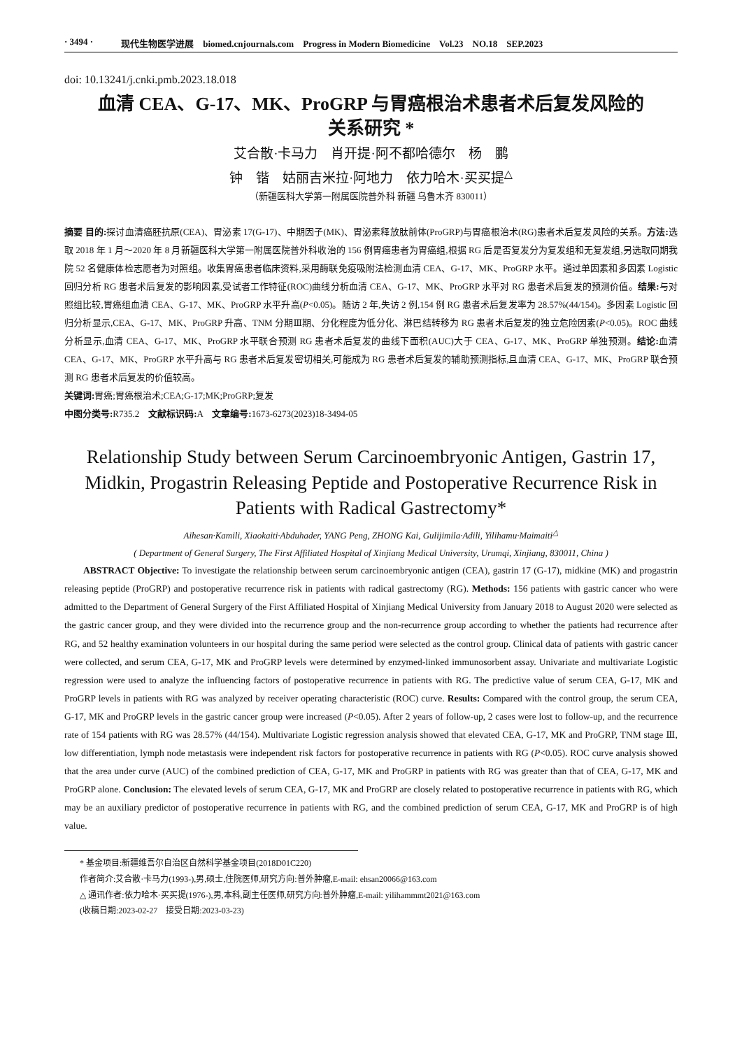· 3494 · 现代生物医学进展　biomed.cnjournals.com　Progress in Modern Biomedicine　Vol.23　NO.18　SEP.2023
doi: 10.13241/j.cnki.pmb.2023.18.018
血清 CEA、G-17、MK、ProGRP 与胃癌根治术患者术后复发风险的
关系研究 *
艾合散·卡马力　肖开提·阿不都哈德尔　杨　鹏
钟　锴　姑丽吉米拉·阿地力　依力哈木·买买提<sup>△</sup>
（新疆医科大学第一附属医院普外科 新疆 乌鲁木齐 830011）
摘要 目的: 探讨血清癌胚抗原(CEA)、胃泌素 17(G-17)、中期因子(MK)、胃泌素释放肽前体(ProGRP)与胃癌根治术(RG)患者术后复发风险的关系。方法: 选取 2018 年 1 月～2020 年 8 月新疆医科大学第一附属医院普外科收治的 156 例胃癌患者为胃癌组,根据 RG 后是否复发分为复发组和无复发组,另选取同期我院 52 名健康体检志愿者为对照组。收集胃癌患者临床资料,采用酶联免疫吸附法检测血清 CEA、G-17、MK、ProGRP 水平。通过单因素和多因素 Logistic 回归分析 RG 患者术后复发的影响因素,受试者工作特征(ROC)曲线分析血清 CEA、G-17、MK、ProGRP 水平对 RG 患者术后复发的预测价值。结果: 与对照组比较,胃癌组血清 CEA、G-17、MK、ProGRP 水平升高(P<0.05)。随访 2 年,失访 2 例,154 例 RG 患者术后复发率为 28.57%(44/154)。多因素 Logistic 回归分析显示,CEA、G-17、MK、ProGRP 升高、TNM 分期Ⅲ期、分化程度为低分化、淋巴结转移为 RG 患者术后复发的独立危险因素(P<0.05)。ROC 曲线分析显示,血清 CEA、G-17、MK、ProGRP 水平联合预测 RG 患者术后复发的曲线下面积(AUC)大于 CEA、G-17、MK、ProGRP 单独预测。结论: 血清 CEA、G-17、MK、ProGRP 水平升高与 RG 患者术后复发密切相关,可能成为 RG 患者术后复发的辅助预测指标,且血清 CEA、G-17、MK、ProGRP 联合预测 RG 患者术后复发的价值较高。
关键词: 胃癌;胃癌根治术;CEA;G-17;MK;ProGRP;复发
中图分类号: R735.2　文献标识码: A　文章编号: 1673-6273(2023)18-3494-05
Relationship Study between Serum Carcinoembryonic Antigen, Gastrin 17, Midkin, Progastrin Releasing Peptide and Postoperative Recurrence Risk in Patients with Radical Gastrectomy*
Aihesan·Kamili, Xiaokaiti·Abduhader, YANG Peng, ZHONG Kai, Gulijimila·Adili, Yilihamu·Maimaiti<sup>△</sup>
( Department of General Surgery, The First Affiliated Hospital of Xinjiang Medical University, Urumqi, Xinjiang, 830011, China )
ABSTRACT Objective: To investigate the relationship between serum carcinoembryonic antigen (CEA), gastrin 17 (G-17), midkine (MK) and progastrin releasing peptide (ProGRP) and postoperative recurrence risk in patients with radical gastrectomy (RG). Methods: 156 patients with gastric cancer who were admitted to the Department of General Surgery of the First Affiliated Hospital of Xinjiang Medical University from January 2018 to August 2020 were selected as the gastric cancer group, and they were divided into the recurrence group and the non-recurrence group according to whether the patients had recurrence after RG, and 52 healthy examination volunteers in our hospital during the same period were selected as the control group. Clinical data of patients with gastric cancer were collected, and serum CEA, G-17, MK and ProGRP levels were determined by enzymed-linked immunosorbent assay. Univariate and multivariate Logistic regression were used to analyze the influencing factors of postoperative recurrence in patients with RG. The predictive value of serum CEA, G-17, MK and ProGRP levels in patients with RG was analyzed by receiver operating characteristic (ROC) curve. Results: Compared with the control group, the serum CEA, G-17, MK and ProGRP levels in the gastric cancer group were increased (P<0.05). After 2 years of follow-up, 2 cases were lost to follow-up, and the recurrence rate of 154 patients with RG was 28.57% (44/154). Multivariate Logistic regression analysis showed that elevated CEA, G-17, MK and ProGRP, TNM stage Ⅲ, low differentiation, lymph node metastasis were independent risk factors for postoperative recurrence in patients with RG (P<0.05). ROC curve analysis showed that the area under curve (AUC) of the combined prediction of CEA, G-17, MK and ProGRP in patients with RG was greater than that of CEA, G-17, MK and ProGRP alone. Conclusion: The elevated levels of serum CEA, G-17, MK and ProGRP are closely related to postoperative recurrence in patients with RG, which may be an auxiliary predictor of postoperative recurrence in patients with RG, and the combined prediction of serum CEA, G-17, MK and ProGRP is of high value.
* 基金项目:新疆维吾尔自治区自然科学基金项目(2018D01C220)
作者简介:艾合散·卡马力(1993-),男,硕士,住院医师,研究方向:普外肿瘤,E-mail: ehsan20066@163.com
△ 通讯作者:依力哈木·买买提(1976-),男,本科,副主任医师,研究方向:普外肿瘤,E-mail: yilihammmt2021@163.com
(收稿日期:2023-02-27　接受日期:2023-03-23)